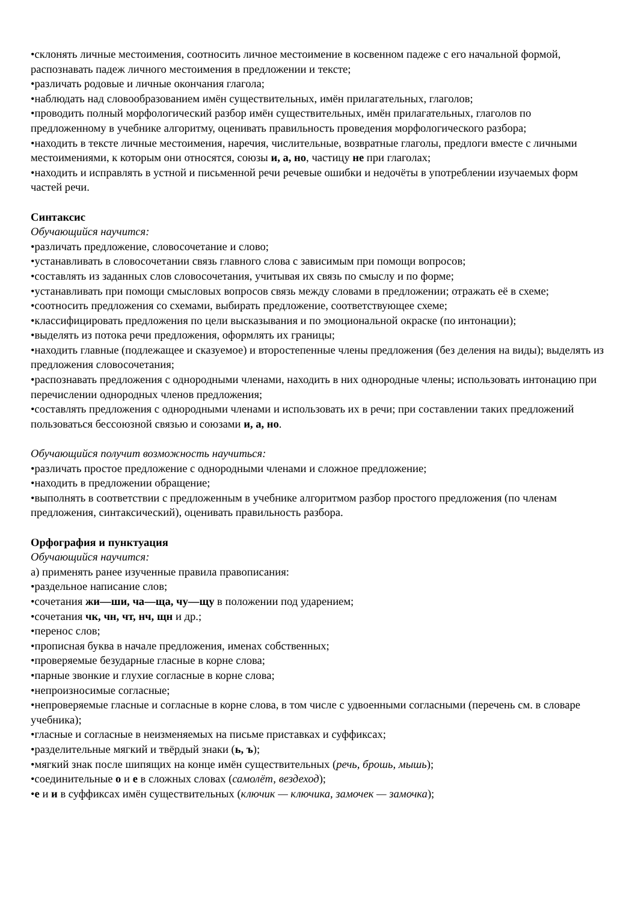•склонять личные местоимения, соотносить личное местоимение в косвенном падеже с его начальной формой, распознавать падеж личного местоимения в предложении и тексте;
•различать родовые и личные окончания глагола;
•наблюдать над словообразованием имён существительных, имён прилагательных, глаголов;
•проводить полный морфологический разбор имён существительных, имён прилагательных, глаголов по предложенному в учебнике алгоритму, оценивать правильность проведения морфологического разбора;
•находить в тексте личные местоимения, наречия, числительные, возвратные глаголы, предлоги вместе с личными местоимениями, к которым они относятся, союзы и, а, но, частицу не при глаголах;
•находить и исправлять в устной и письменной речи речевые ошибки и недочёты в употреблении изучаемых форм частей речи.
Синтаксис
Обучающийся научится:
•различать предложение, словосочетание и слово;
•устанавливать в словосочетании связь главного слова с зависимым при помощи вопросов;
•составлять из заданных слов словосочетания, учитывая их связь по смыслу и по форме;
•устанавливать при помощи смысловых вопросов связь между словами в предложении; отражать её в схеме;
•соотносить предложения со схемами, выбирать предложение, соответствующее схеме;
•классифицировать предложения по цели высказывания и по эмоциональной окраске (по интонации);
•выделять из потока речи предложения, оформлять их границы;
•находить главные (подлежащее и сказуемое) и второстепенные члены предложения (без деления на виды); выделять из предложения словосочетания;
•распознавать предложения с однородными членами, находить в них однородные члены; использовать интонацию при перечислении однородных членов предложения;
•составлять предложения с однородными членами и использовать их в речи; при составлении таких предложений пользоваться бессоюзной связью и союзами и, а, но.
Обучающийся получит возможность научиться:
•различать простое предложение с однородными членами и сложное предложение;
•находить в предложении обращение;
•выполнять в соответствии с предложенным в учебнике алгоритмом разбор простого предложения (по членам предложения, синтаксический), оценивать правильность разбора.
Орфография и пунктуация
Обучающийся научится:
а) применять ранее изученные правила правописания:
•раздельное написание слов;
•сочетания жи—ши, ча—ща, чу—щу в положении под ударением;
•сочетания чк, чн, чт, нч, щн и др.;
•перенос слов;
•прописная буква в начале предложения, именах собственных;
•проверяемые безударные гласные в корне слова;
•парные звонкие и глухие согласные в корне слова;
•непроизносимые согласные;
•непроверяемые гласные и согласные в корне слова, в том числе с удвоенными согласными (перечень см. в словаре учебника);
•гласные и согласные в неизменяемых на письме приставках и суффиксах;
•разделительные мягкий и твёрдый знаки (ь, ъ);
•мягкий знак после шипящих на конце имён существительных (речь, брошь, мышь);
•соединительные о и е в сложных словах (самолёт, вездеход);
•е и и в суффиксах имён существительных (ключик — ключика, замочек — замочка);